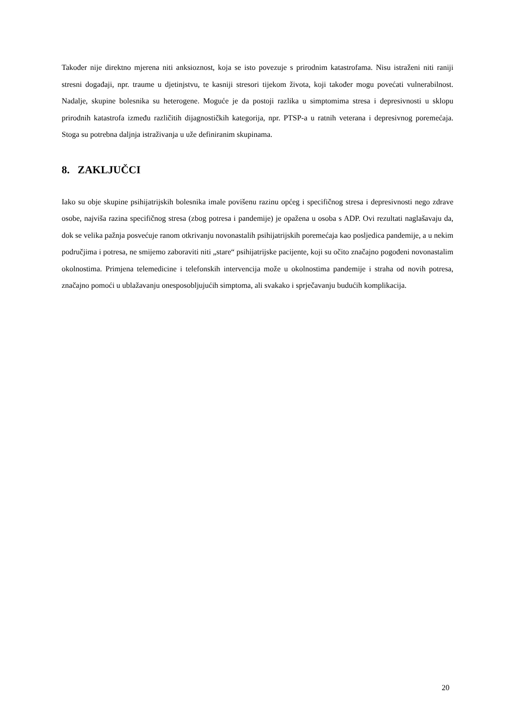Također nije direktno mjerena niti anksioznost, koja se isto povezuje s prirodnim katastrofama. Nisu istraženi niti raniji stresni događaji, npr. traume u djetinjstvu, te kasniji stresori tijekom života, koji također mogu povećati vulnerabilnost. Nadalje, skupine bolesnika su heterogene. Moguće je da postoji razlika u simptomima stresa i depresivnosti u sklopu prirodnih katastrofa između različitih dijagnostičkih kategorija, npr. PTSP-a u ratnih veterana i depresivnog poremećaja. Stoga su potrebna daljnja istraživanja u uže definiranim skupinama.
8. ZAKLJUČCI
Iako su obje skupine psihijatrijskih bolesnika imale povišenu razinu općeg i specifičnog stresa i depresivnosti nego zdrave osobe, najviša razina specifičnog stresa (zbog potresa i pandemije) je opažena u osoba s ADP. Ovi rezultati naglašavaju da, dok se velika pažnja posvećuje ranom otkrivanju novonastalih psihijatrijskih poremećaja kao posljedica pandemije, a u nekim područjima i potresa, ne smijemo zaboraviti niti „stare“ psihijatrijske pacijente, koji su očito značajno pogođeni novonastalim okolnostima. Primjena telemedicine i telefonskih intervencija može u okolnostima pandemije i straha od novih potresa, značajno pomoći u ublažavanju onesposobljujućih simptoma, ali svakako i sprječavanju budućih komplikacija.
20